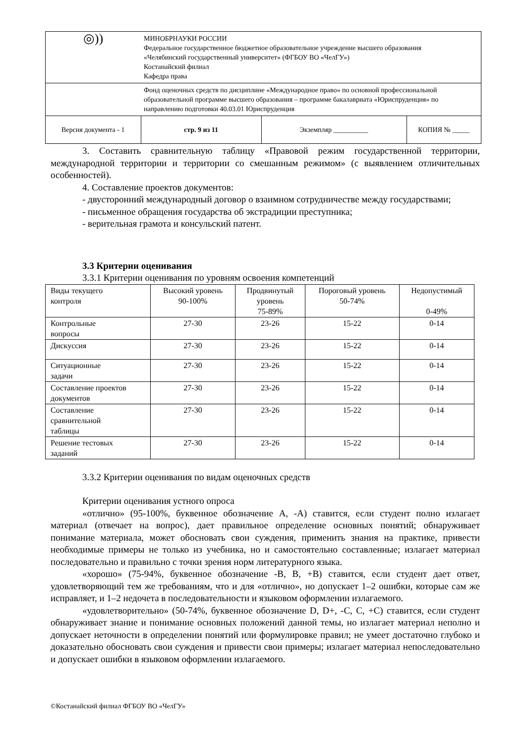| ◎)) | МИНОБРНАУКИ РОССИИ Федеральное государственное бюджетное образовательное учреждение высшего образования «Челябинский государственный университет» (ФГБОУ ВО «ЧелГУ») Костанайский филиал Кафедра права | | |
| | Фонд оценочных средств по дисциплине «Международное право» по основной профессиональной образовательной программе высшего образования – программе бакалавриата «Юриспруденция» по направлению подготовки 40.03.01 Юриспруденция | | |
| Версия документа - 1 | стр. 9 из 11 | Экземпляр __________ | КОПИЯ № _____ |
3. Составить сравнительную таблицу «Правовой режим государственной территории, международной территории и территории со смешанным режимом» (с выявлением отличительных особенностей).
4. Составление проектов документов:
- двусторонний международный договор о взаимном сотрудничестве между государствами;
- письменное обращения государства об экстрадиции преступника;
- верительная грамота и консульский патент.
3.3 Критерии оценивания
3.3.1 Критерии оценивания по уровням освоения компетенций
| Виды текущего контроля | Высокий уровень 90-100% | Продвинутый уровень 75-89% | Пороговый уровень 50-74% | Недопустимый 0-49% |
| Контрольные вопросы | 27-30 | 23-26 | 15-22 | 0-14 |
| Дискуссия | 27-30 | 23-26 | 15-22 | 0-14 |
| Ситуационные задачи | 27-30 | 23-26 | 15-22 | 0-14 |
| Составление проектов документов | 27-30 | 23-26 | 15-22 | 0-14 |
| Составление сравнительной таблицы | 27-30 | 23-26 | 15-22 | 0-14 |
| Решение тестовых заданий | 27-30 | 23-26 | 15-22 | 0-14 |
3.3.2 Критерии оценивания по видам оценочных средств
Критерии оценивания устного опроса
«отлично» (95-100%, буквенное обозначение А, -А) ставится, если студент полно излагает материал (отвечает на вопрос), дает правильное определение основных понятий; обнаруживает понимание материала, может обосновать свои суждения, применить знания на практике, привести необходимые примеры не только из учебника, но и самостоятельно составленные; излагает материал последовательно и правильно с точки зрения норм литературного языка.
«хорошо» (75-94%, буквенное обозначение -В, В, +В) ставится, если студент дает ответ, удовлетворяющий тем же требованиям, что и для «отлично», но допускает 1–2 ошибки, которые сам же исправляет, и 1–2 недочета в последовательности и языковом оформлении излагаемого.
«удовлетворительно» (50-74%, буквенное обозначение D, D+, -С, С, +С) ставится, если студент обнаруживает знание и понимание основных положений данной темы, но излагает материал неполно и допускает неточности в определении понятий или формулировке правил; не умеет достаточно глубоко и доказательно обосновать свои суждения и привести свои примеры; излагает материал непоследовательно и допускает ошибки в языковом оформлении излагаемого.
©Костанайский филиал ФГБОУ ВО «ЧелГУ»